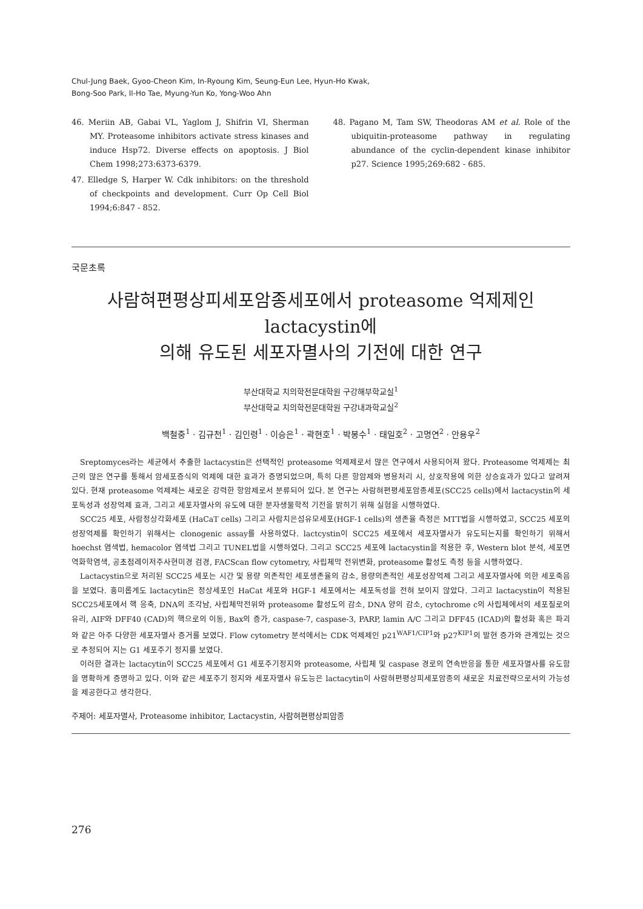Chul-Jung Baek, Gyoo-Cheon Kim, In-Ryoung Kim, Seung-Eun Lee, Hyun-Ho Kwak,
Bong-Soo Park, Il-Ho Tae, Myung-Yun Ko, Yong-Woo Ahn
46. Meriin AB, Gabai VL, Yaglom J, Shifrin VI, Sherman MY. Proteasome inhibitors activate stress kinases and induce Hsp72. Diverse effects on apoptosis. J Biol Chem 1998;273:6373-6379.
47. Elledge S, Harper W. Cdk inhibitors: on the threshold of checkpoints and development. Curr Op Cell Biol 1994;6:847 - 852.
48. Pagano M, Tam SW, Theodoras AM et al. Role of the ubiquitin-proteasome pathway in regulating abundance of the cyclin-dependent kinase inhibitor p27. Science 1995;269:682 - 685.
국문초록
사람혀편평상피세포암종세포에서 proteasome 억제제인 lactacystin에
의해 유도된 세포자멸사의 기전에 대한 연구
부산대학교 치의학전문대학원 구강해부학교실<sup>1</sup>
부산대학교 치의학전문대학원 구강내과학교실<sup>2</sup>
백철중<sup>1</sup> · 김규천<sup>1</sup> · 김인령<sup>1</sup> · 이승은<sup>1</sup> · 곽현호<sup>1</sup> · 박봉수<sup>1</sup> · 태일호<sup>2</sup> · 고명연<sup>2</sup> · 안용우<sup>2</sup>
Sreptomyces라는 세균에서 추출한 lactacystin은 선택적인 proteasome 억제제로서 많은 연구에서 사용되어져 왔다. Proteasome 억제제는 최근의 많은 연구를 통해서 암세포증식의 억제에 대한 효과가 증명되었으며, 특히 다른 항암제와 병용처리 시, 상호작용에 의한 상승효과가 있다고 알려져 있다. 현재 proteasome 억제제는 새로운 강력한 항암제로서 분류되어 있다. 본 연구는 사람혀편평세포암종세포(SCC25 cells)에서 lactacystin의 세포독성과 성장억제 효과, 그리고 세포자멸사의 유도에 대한 분자생물학적 기전을 밝히기 위해 실험을 시행하였다.
SCC25 세포, 사람정상각화세포 (HaCaT cells) 그리고 사람치은섬유모세포(HGF-1 cells)의 생존율 측정은 MTT법을 시행하였고, SCC25 세포의 성장억제를 확인하기 위해서는 clonogenic assay를 사용하였다. lactcystin이 SCC25 세포에서 세포자멸사가 유도되는지를 확인하기 위해서 hoechst 염색법, hemacolor 염색법 그리고 TUNEL법을 시행하였다. 그리고 SCC25 세포에 lactacystin을 적용한 후, Western blot 분석, 세포면역화학염색, 공초점레이저주사현미경 검경, FACScan flow cytometry, 사립체막 전위변화, proteasome 활성도 측정 등을 시행하였다.
Lactacystin으로 처리된 SCC25 세포는 시간 및 용량 의존적인 세포생존율의 감소, 용량의존적인 세포성장억제 그리고 세포자멸사에 의한 세포죽음을 보였다. 흥미롭게도 lactacytin은 정상세포인 HaCat 세포와 HGF-1 세포에서는 세포독성을 전혀 보이지 않았다. 그리고 lactacystin이 적용된 SCC25세포에서 핵 응축, DNA의 조각남, 사립체막전위와 proteasome 활성도의 감소, DNA 양의 감소, cytochrome c의 사립체에서의 세포질로의 유리, AIF와 DFF40 (CAD)의 핵으로의 이동, Bax의 증가, caspase-7, caspase-3, PARP, lamin A/C 그리고 DFF45 (ICAD)의 활성화 혹은 파괴와 같은 아주 다양한 세포자멸사 증거를 보였다. Flow cytometry 분석에서는 CDK 억제제인 p21<sup>WAF1/CIP1</sup>와 p27<sup>KIP1</sup>의 발현 증가와 관계있는 것으로 추정되어 지는 G1 세포주기 정지를 보였다.
이러한 결과는 lactacytin이 SCC25 세포에서 G1 세포주기정지와 proteasome, 사립체 및 caspase 경로의 연속반응을 통한 세포자멸사를 유도함을 명확하게 증명하고 있다. 이와 같은 세포주기 정지와 세포자멸사 유도능은 lactacytin이 사람혀편평상피세포암종의 새로운 치료전략으로서의 가능성을 제공한다고 생각한다.
주제어: 세포자멸사, Proteasome inhibitor, Lactacystin, 사람혀편평상피암종
276